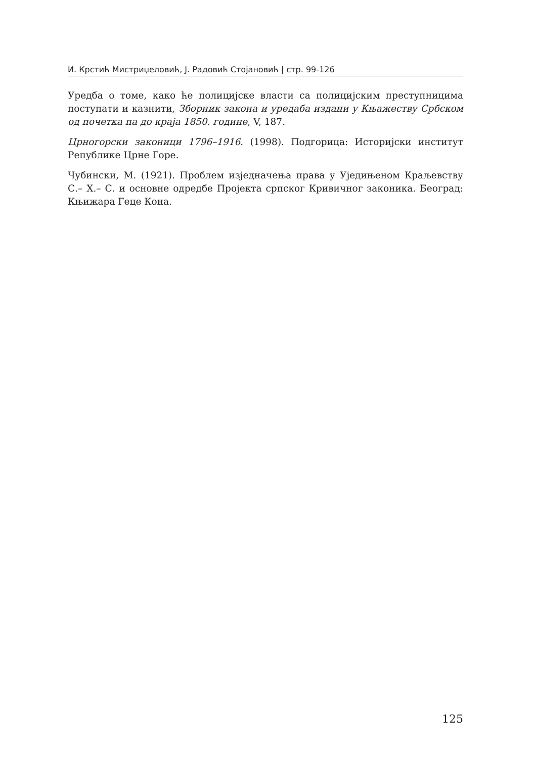И. Крстић Мистриџеловић, Ј. Радовић Стојановић | стр. 99-126
Уредба о томе, како ће полицијске власти са полицијским преступницима поступати и казнити, Зборник закона и уредаба издани у Књажеству Србском од почетка па до краја 1850. године, V, 187.
Црногорски законици 1796–1916. (1998). Подгорица: Историјски институт Републике Црне Горе.
Чубински, М. (1921). Проблем изједначења права у Уједињеном Краљевству С.– Х.– С. и основне одредбе Пројекта српског Кривичног законика. Београд: Књижара Геце Кона.
125